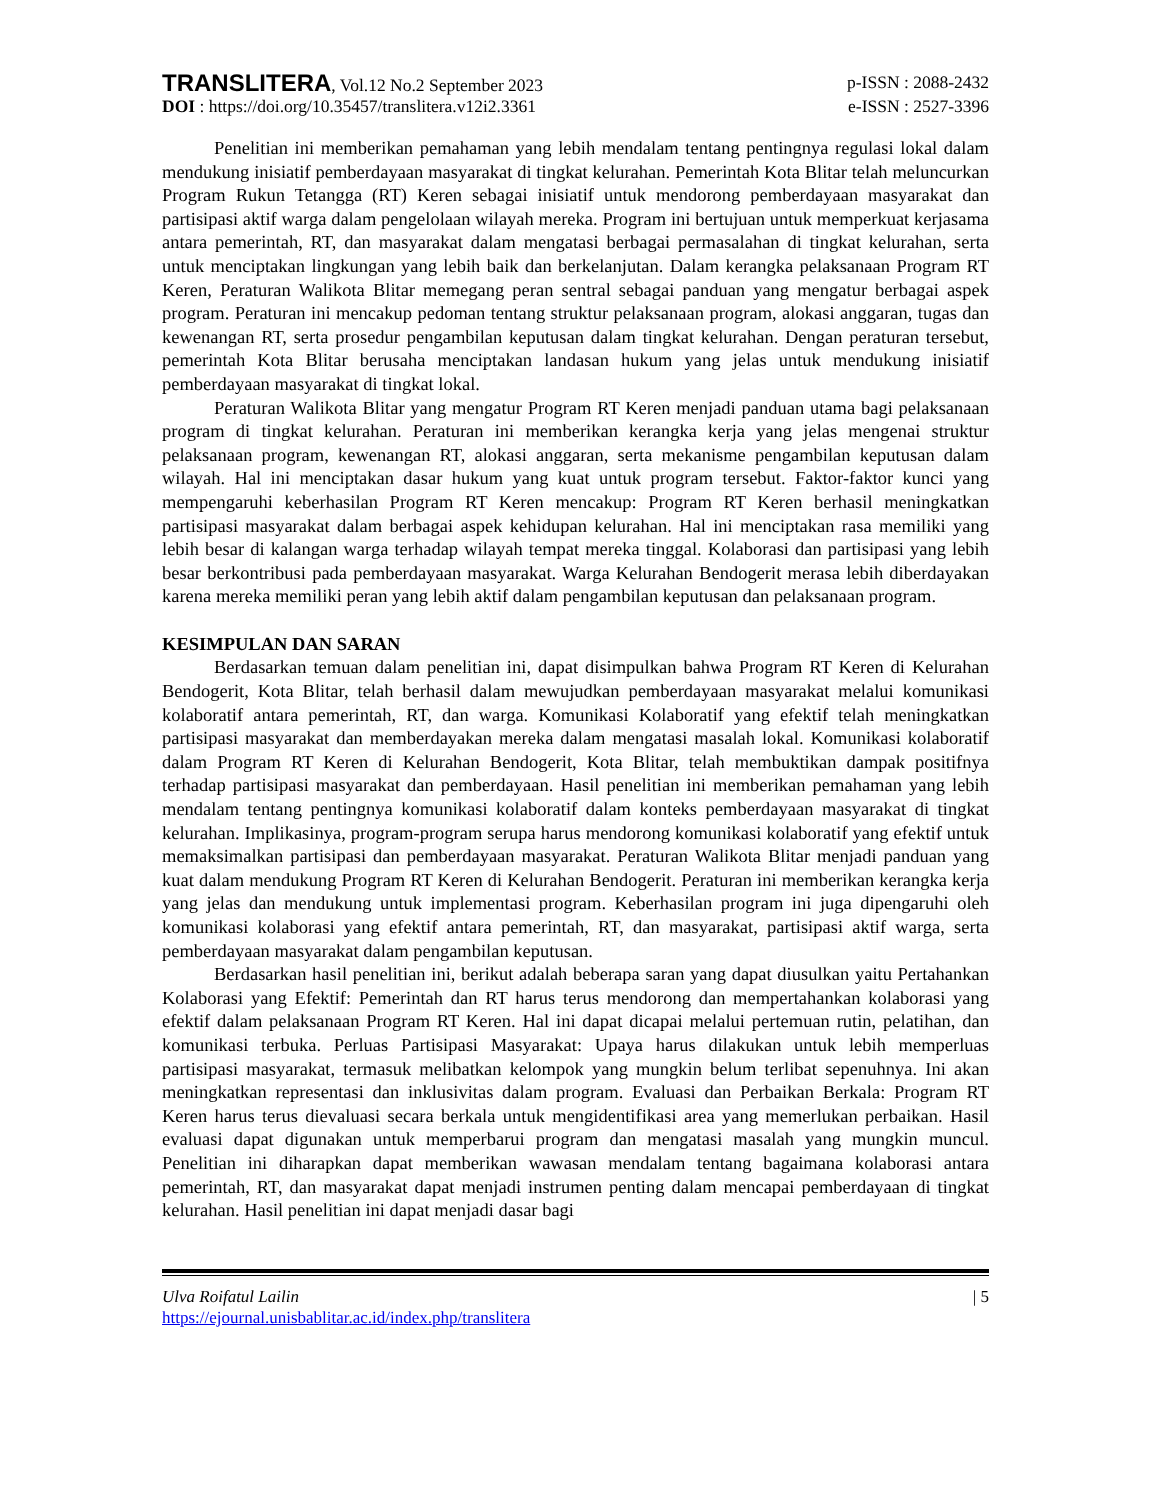TRANSLITERA, Vol.12 No.2 September 2023
p-ISSN : 2088-2432
DOI : https://doi.org/10.35457/translitera.v12i2.3361
e-ISSN : 2527-3396
Penelitian ini memberikan pemahaman yang lebih mendalam tentang pentingnya regulasi lokal dalam mendukung inisiatif pemberdayaan masyarakat di tingkat kelurahan. Pemerintah Kota Blitar telah meluncurkan Program Rukun Tetangga (RT) Keren sebagai inisiatif untuk mendorong pemberdayaan masyarakat dan partisipasi aktif warga dalam pengelolaan wilayah mereka. Program ini bertujuan untuk memperkuat kerjasama antara pemerintah, RT, dan masyarakat dalam mengatasi berbagai permasalahan di tingkat kelurahan, serta untuk menciptakan lingkungan yang lebih baik dan berkelanjutan. Dalam kerangka pelaksanaan Program RT Keren, Peraturan Walikota Blitar memegang peran sentral sebagai panduan yang mengatur berbagai aspek program. Peraturan ini mencakup pedoman tentang struktur pelaksanaan program, alokasi anggaran, tugas dan kewenangan RT, serta prosedur pengambilan keputusan dalam tingkat kelurahan. Dengan peraturan tersebut, pemerintah Kota Blitar berusaha menciptakan landasan hukum yang jelas untuk mendukung inisiatif pemberdayaan masyarakat di tingkat lokal.
Peraturan Walikota Blitar yang mengatur Program RT Keren menjadi panduan utama bagi pelaksanaan program di tingkat kelurahan. Peraturan ini memberikan kerangka kerja yang jelas mengenai struktur pelaksanaan program, kewenangan RT, alokasi anggaran, serta mekanisme pengambilan keputusan dalam wilayah. Hal ini menciptakan dasar hukum yang kuat untuk program tersebut. Faktor-faktor kunci yang mempengaruhi keberhasilan Program RT Keren mencakup: Program RT Keren berhasil meningkatkan partisipasi masyarakat dalam berbagai aspek kehidupan kelurahan. Hal ini menciptakan rasa memiliki yang lebih besar di kalangan warga terhadap wilayah tempat mereka tinggal. Kolaborasi dan partisipasi yang lebih besar berkontribusi pada pemberdayaan masyarakat. Warga Kelurahan Bendogerit merasa lebih diberdayakan karena mereka memiliki peran yang lebih aktif dalam pengambilan keputusan dan pelaksanaan program.
KESIMPULAN DAN SARAN
Berdasarkan temuan dalam penelitian ini, dapat disimpulkan bahwa Program RT Keren di Kelurahan Bendogerit, Kota Blitar, telah berhasil dalam mewujudkan pemberdayaan masyarakat melalui komunikasi kolaboratif antara pemerintah, RT, dan warga. Komunikasi Kolaboratif yang efektif telah meningkatkan partisipasi masyarakat dan memberdayakan mereka dalam mengatasi masalah lokal. Komunikasi kolaboratif dalam Program RT Keren di Kelurahan Bendogerit, Kota Blitar, telah membuktikan dampak positifnya terhadap partisipasi masyarakat dan pemberdayaan. Hasil penelitian ini memberikan pemahaman yang lebih mendalam tentang pentingnya komunikasi kolaboratif dalam konteks pemberdayaan masyarakat di tingkat kelurahan. Implikasinya, program-program serupa harus mendorong komunikasi kolaboratif yang efektif untuk memaksimalkan partisipasi dan pemberdayaan masyarakat. Peraturan Walikota Blitar menjadi panduan yang kuat dalam mendukung Program RT Keren di Kelurahan Bendogerit. Peraturan ini memberikan kerangka kerja yang jelas dan mendukung untuk implementasi program. Keberhasilan program ini juga dipengaruhi oleh komunikasi kolaborasi yang efektif antara pemerintah, RT, dan masyarakat, partisipasi aktif warga, serta pemberdayaan masyarakat dalam pengambilan keputusan.
Berdasarkan hasil penelitian ini, berikut adalah beberapa saran yang dapat diusulkan yaitu Pertahankan Kolaborasi yang Efektif: Pemerintah dan RT harus terus mendorong dan mempertahankan kolaborasi yang efektif dalam pelaksanaan Program RT Keren. Hal ini dapat dicapai melalui pertemuan rutin, pelatihan, dan komunikasi terbuka. Perluas Partisipasi Masyarakat: Upaya harus dilakukan untuk lebih memperluas partisipasi masyarakat, termasuk melibatkan kelompok yang mungkin belum terlibat sepenuhnya. Ini akan meningkatkan representasi dan inklusivitas dalam program. Evaluasi dan Perbaikan Berkala: Program RT Keren harus terus dievaluasi secara berkala untuk mengidentifikasi area yang memerlukan perbaikan. Hasil evaluasi dapat digunakan untuk memperbarui program dan mengatasi masalah yang mungkin muncul. Penelitian ini diharapkan dapat memberikan wawasan mendalam tentang bagaimana kolaborasi antara pemerintah, RT, dan masyarakat dapat menjadi instrumen penting dalam mencapai pemberdayaan di tingkat kelurahan. Hasil penelitian ini dapat menjadi dasar bagi
Ulva Roifatul Lailin
https://ejournal.unisbablitar.ac.id/index.php/translitera
| 5